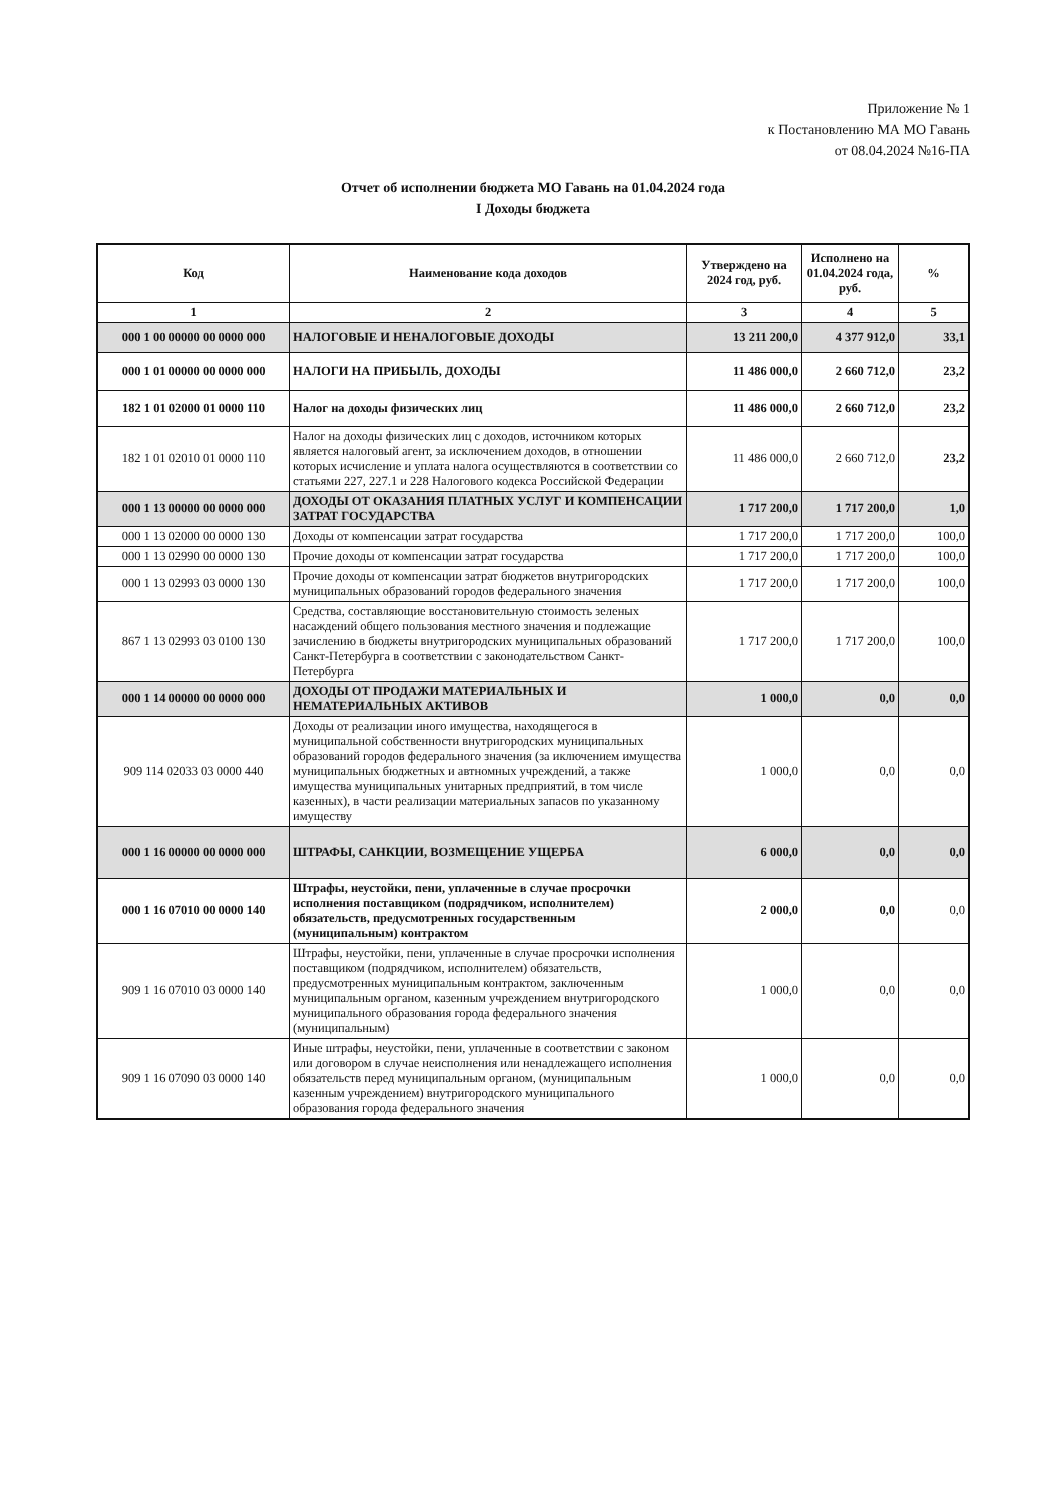Приложение № 1
к Постановлению МА МО Гавань
от 08.04.2024 №16-ПА
Отчет об исполнении бюджета МО Гавань на 01.04.2024 года
I Доходы бюджета
| Код | Наименование кода доходов | Утверждено на 2024 год, руб. | Исполнено на 01.04.2024 года, руб. | % |
| --- | --- | --- | --- | --- |
| 1 | 2 | 3 | 4 | 5 |
| 000 1 00 00000 00 0000 000 | НАЛОГОВЫЕ И НЕНАЛОГОВЫЕ ДОХОДЫ | 13 211 200,0 | 4 377 912,0 | 33,1 |
| 000 1 01 00000 00 0000 000 | НАЛОГИ НА ПРИБЫЛЬ, ДОХОДЫ | 11 486 000,0 | 2 660 712,0 | 23,2 |
| 182 1 01 02000 01 0000 110 | Налог на доходы физических лиц | 11 486 000,0 | 2 660 712,0 | 23,2 |
| 182 1 01 02010 01 0000 110 | Налог на доходы физических лиц с доходов, источником которых является налоговый агент, за исключением доходов, в отношении которых исчисление и уплата налога осуществляются в соответствии со статьями 227, 227.1 и 228 Налогового кодекса Российской Федерации | 11 486 000,0 | 2 660 712,0 | 23,2 |
| 000 1 13 00000 00 0000 000 | ДОХОДЫ ОТ ОКАЗАНИЯ ПЛАТНЫХ УСЛУГ И КОМПЕНСАЦИИ ЗАТРАТ ГОСУДАРСТВА | 1 717 200,0 | 1 717 200,0 | 1,0 |
| 000 1 13 02000 00 0000 130 | Доходы от компенсации затрат государства | 1 717 200,0 | 1 717 200,0 | 100,0 |
| 000 1 13 02990 00 0000 130 | Прочие доходы от компенсации затрат государства | 1 717 200,0 | 1 717 200,0 | 100,0 |
| 000 1 13 02993 03 0000 130 | Прочие доходы от компенсации затрат бюджетов внутригородских муниципальных образований городов федерального значения | 1 717 200,0 | 1 717 200,0 | 100,0 |
| 867 1 13 02993 03 0100 130 | Средства, составляющие восстановительную стоимость зеленых насаждений общего пользования местного значения и подлежащие зачислению в бюджеты внутригородских муниципальных образований Санкт-Петербурга в соответствии с законодательством Санкт-Петербурга | 1 717 200,0 | 1 717 200,0 | 100,0 |
| 000 1 14 00000 00 0000 000 | ДОХОДЫ ОТ ПРОДАЖИ МАТЕРИАЛЬНЫХ И НЕМАТЕРИАЛЬНЫХ АКТИВОВ | 1 000,0 | 0,0 | 0,0 |
| 909 114 02033 03 0000 440 | Доходы от реализации иного имущества, находящегося в муниципальной собственности внутригородских муниципальных образований городов федерального значения (за иключением имущества муниципальных бюджетных и автномных учреждений, а также имущества муниципальных унитарных предприятий, в том числе казенных), в части реализации материальных запасов по указанному имуществу | 1 000,0 | 0,0 | 0,0 |
| 000 1 16 00000 00 0000 000 | ШТРАФЫ, САНКЦИИ, ВОЗМЕЩЕНИЕ УЩЕРБА | 6 000,0 | 0,0 | 0,0 |
| 000 1 16 07010 00 0000 140 | Штрафы, неустойки, пени, уплаченные в случае просрочки исполнения поставщиком (подрядчиком, исполнителем) обязательств, предусмотренных государственным (муниципальным) контрактом | 2 000,0 | 0,0 | 0,0 |
| 909 1 16 07010 03 0000 140 | Штрафы, неустойки, пени, уплаченные в случае просрочки исполнения поставщиком (подрядчиком, исполнителем) обязательств, предусмотренных муниципальным контрактом, заключенным муниципальным органом, казенным учреждением внутригородского муниципального образования города федерального значения (муниципальным) | 1 000,0 | 0,0 | 0,0 |
| 909 1 16 07090 03 0000 140 | Иные штрафы, неустойки, пени, уплаченные в соответствии с законом или договором в случае неисполнения или ненадлежащего исполнения обязательств перед муниципальным органом, (муниципальным казенным учреждением) внутригородского муниципального образования города федерального значения | 1 000,0 | 0,0 | 0,0 |